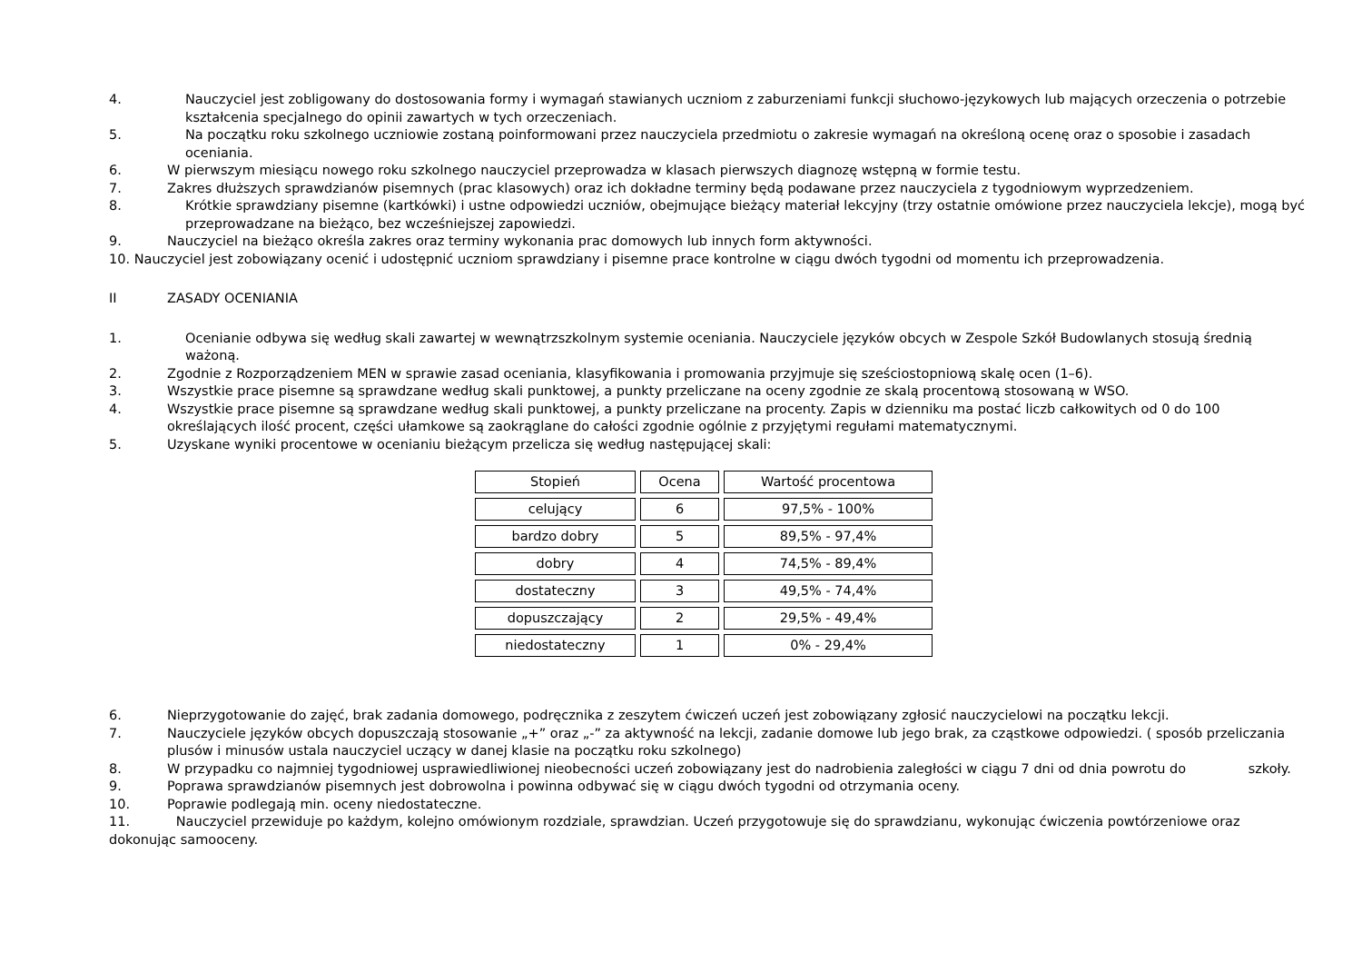4. Nauczyciel jest zobligowany do dostosowania formy i wymagań stawianych uczniom z zaburzeniami funkcji słuchowo-językowych lub mających orzeczenia o potrzebie kształcenia specjalnego do opinii zawartych w tych orzeczeniach.
5. Na początku roku szkolnego uczniowie zostaną poinformowani przez nauczyciela przedmiotu o zakresie wymagań na określoną ocenę oraz o sposobie i zasadach oceniania.
6. W pierwszym miesiącu nowego roku szkolnego nauczyciel przeprowadza w klasach pierwszych diagnozę wstępną w formie testu.
7. Zakres dłuższych sprawdzianów pisemnych (prac klasowych) oraz ich dokładne terminy będą podawane przez nauczyciela z tygodniowym wyprzedzeniem.
8. Krótkie sprawdziany pisemne (kartkówki) i ustne odpowiedzi uczniów, obejmujące bieżący materiał lekcyjny (trzy ostatnie omówione przez nauczyciela lekcje), mogą być przeprowadzane na bieżąco, bez wcześniejszej zapowiedzi.
9. Nauczyciel na bieżąco określa zakres oraz terminy wykonania prac domowych lub innych form aktywności.
10. Nauczyciel jest zobowiązany ocenić i udostępnić uczniom sprawdziany i pisemne prace kontrolne w ciągu dwóch tygodni od momentu ich przeprowadzenia.
II ZASADY OCENIANIA
1. Ocenianie odbywa się według skali zawartej w wewnątrzszkolnym systemie oceniania. Nauczyciele języków obcych w Zespole Szkół Budowlanych stosują średnią ważoną.
2. Zgodnie z Rozporządzeniem MEN w sprawie zasad oceniania, klasyfikowania i promowania przyjmuje się sześciostopniową skalę ocen (1–6).
3. Wszystkie prace pisemne są sprawdzane według skali punktowej, a punkty przeliczane na oceny zgodnie ze skalą procentową stosowaną w WSO.
4. Wszystkie prace pisemne są sprawdzane według skali punktowej, a punkty przeliczane na procenty. Zapis w dzienniku ma postać liczb całkowitych od 0 do 100 określających ilość procent, części ułamkowe są zaokrąglane do całości zgodnie ogólnie z przyjętymi regułami matematycznymi.
5. Uzyskane wyniki procentowe w ocenianiu bieżącym przelicza się według następującej skali:
| Stopień | Ocena | Wartość procentowa |
| celujący | 6 | 97,5% - 100% |
| bardzo dobry | 5 | 89,5% - 97,4% |
| dobry | 4 | 74,5% - 89,4% |
| dostateczny | 3 | 49,5% - 74,4% |
| dopuszczający | 2 | 29,5% - 49,4% |
| niedostateczny | 1 | 0% - 29,4% |
6. Nieprzygotowanie do zajęć, brak zadania domowego, podręcznika z zeszytem ćwiczeń uczeń jest zobowiązany zgłosić nauczycielowi na początku lekcji.
7. Nauczyciele języków obcych dopuszczają stosowanie „+” oraz „-” za aktywność na lekcji, zadanie domowe lub jego brak, za cząstkowe odpowiedzi. ( sposób przeliczania plusów i minusów ustala nauczyciel uczący w danej klasie na początku roku szkolnego)
8. W przypadku co najmniej tygodniowej usprawiedliwionej nieobecności uczeń zobowiązany jest do nadrobienia zaległości w ciągu 7 dni od dnia powrotu do szkoły.
9. Poprawa sprawdzianów pisemnych jest dobrowolna i powinna odbywać się w ciągu dwóch tygodni od otrzymania oceny.
10. Poprawie podlegają min. oceny niedostateczne.
11. Nauczyciel przewiduje po każdym, kolejno omówionym rozdziale, sprawdzian. Uczeń przygotowuje się do sprawdzianu, wykonując ćwiczenia powtórzeniowe oraz dokonując samooceny.